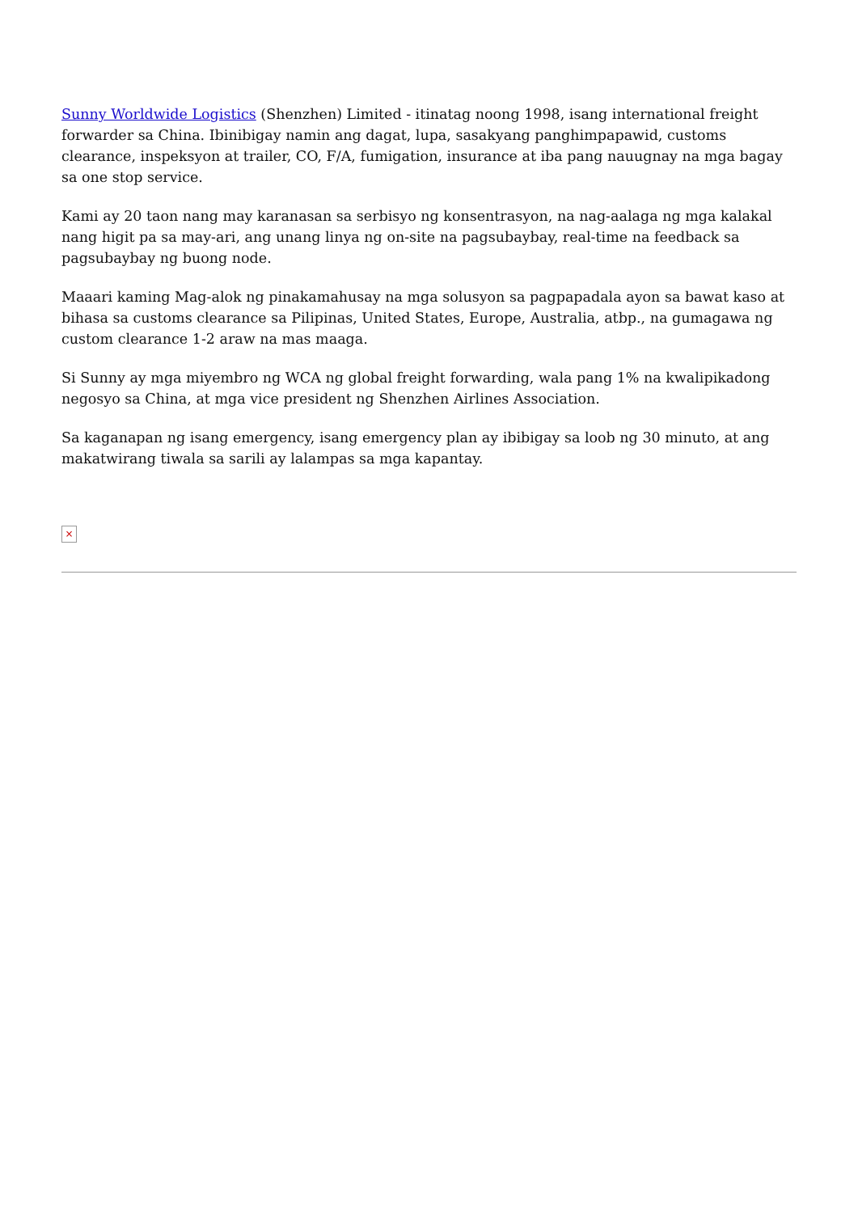Sunny Worldwide Logistics (Shenzhen) Limited - itinatag noong 1998, isang international freight forwarder sa China. Ibinibigay namin ang dagat, lupa, sasakyang panghimpapawid, customs clearance, inspeksyon at trailer, CO, F/A, fumigation, insurance at iba pang nauugnay na mga bagay sa one stop service.
Kami ay 20 taon nang may karanasan sa serbisyo ng konsentrasyon, na nag-aalaga ng mga kalakal nang higit pa sa may-ari, ang unang linya ng on-site na pagsubaybay, real-time na feedback sa pagsubaybay ng buong node.
Maaari kaming Mag-alok ng pinakamahusay na mga solusyon sa pagpapadala ayon sa bawat kaso at bihasa sa customs clearance sa Pilipinas, United States, Europe, Australia, atbp., na gumagawa ng custom clearance 1-2 araw na mas maaga.
Si Sunny ay mga miyembro ng WCA ng global freight forwarding, wala pang 1% na kwalipikadong negosyo sa China, at mga vice president ng Shenzhen Airlines Association.
Sa kaganapan ng isang emergency, isang emergency plan ay ibibigay sa loob ng 30 minuto, at ang makatwirang tiwala sa sarili ay lalampas sa mga kapantay.
×